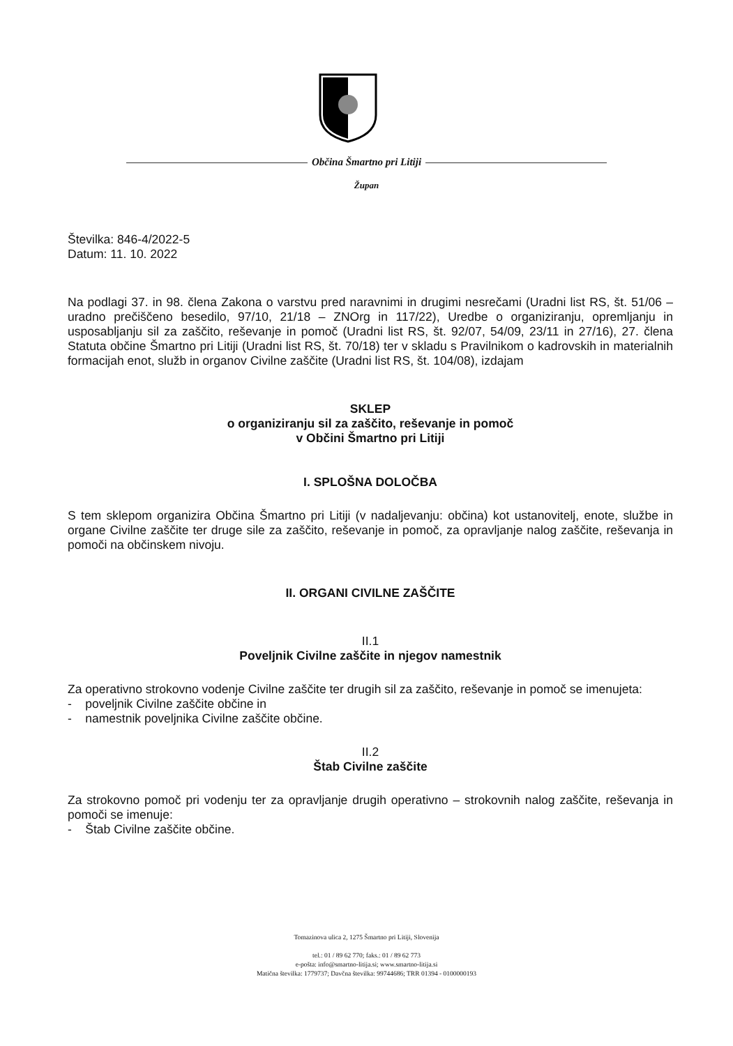Občina Šmartno pri Litiji
Župan
Številka: 846-4/2022-5
Datum: 11. 10. 2022
Na podlagi 37. in 98. člena Zakona o varstvu pred naravnimi in drugimi nesrečami (Uradni list RS, št. 51/06 – uradno prečiščeno besedilo, 97/10, 21/18 – ZNOrg in 117/22), Uredbe o organiziranju, opremljanju in usposabljanju sil za zaščito, reševanje in pomoč (Uradni list RS, št. 92/07, 54/09, 23/11 in 27/16), 27. člena Statuta občine Šmartno pri Litiji (Uradni list RS, št. 70/18) ter v skladu s Pravilnikom o kadrovskih in materialnih formacijah enot, služb in organov Civilne zaščite (Uradni list RS, št. 104/08), izdajam
SKLEP
o organiziranju sil za zaščito, reševanje in pomoč
v Občini Šmartno pri Litiji
I. SPLOŠNA DOLOČBA
S tem sklepom organizira Občina Šmartno pri Litiji (v nadaljevanju: občina) kot ustanovitelj, enote, službe in organe Civilne zaščite ter druge sile za zaščito, reševanje in pomoč, za opravljanje nalog zaščite, reševanja in pomoči na občinskem nivoju.
II. ORGANI CIVILNE ZAŠČITE
II.1
Poveljnik Civilne zaščite in njegov namestnik
Za operativno strokovno vodenje Civilne zaščite ter drugih sil za zaščito, reševanje in pomoč se imenujeta:
- poveljnik Civilne zaščite občine in
- namestnik poveljnika Civilne zaščite občine.
II.2
Štab Civilne zaščite
Za strokovno pomoč pri vodenju ter za opravljanje drugih operativno – strokovnih nalog zaščite, reševanja in pomoči se imenuje:
- Štab Civilne zaščite občine.
Tomazinova ulica 2, 1275 Šmartno pri Litiji, Slovenija
tel.: 01 / 89 62 770; faks.: 01 / 89 62 773
e-pošta: info@smartno-litija.si; www.smartno-litija.si
Matična številka: 1779737; Davčna številka: 99744686; TRR 01394 - 0100000193